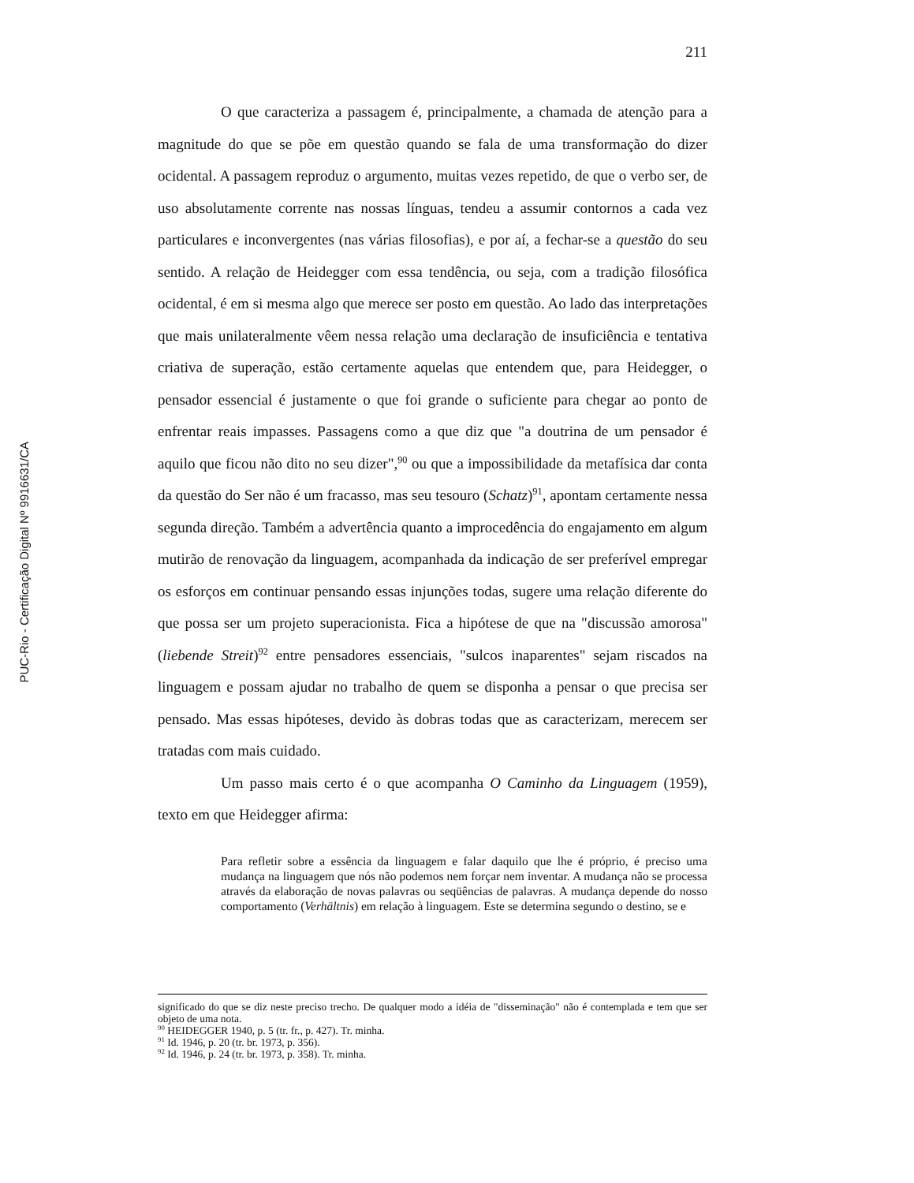PUC-Rio - Certificação Digital Nº 9916631/CA
211
O que caracteriza a passagem é, principalmente, a chamada de atenção para a magnitude do que se põe em questão quando se fala de uma transformação do dizer ocidental. A passagem reproduz o argumento, muitas vezes repetido, de que o verbo ser, de uso absolutamente corrente nas nossas línguas, tendeu a assumir contornos a cada vez particulares e inconvergentes (nas várias filosofias), e por aí, a fechar-se a questão do seu sentido. A relação de Heidegger com essa tendência, ou seja, com a tradição filosófica ocidental, é em si mesma algo que merece ser posto em questão. Ao lado das interpretações que mais unilateralmente vêem nessa relação uma declaração de insuficiência e tentativa criativa de superação, estão certamente aquelas que entendem que, para Heidegger, o pensador essencial é justamente o que foi grande o suficiente para chegar ao ponto de enfrentar reais impasses. Passagens como a que diz que "a doutrina de um pensador é aquilo que ficou não dito no seu dizer",<sup>90</sup> ou que a impossibilidade da metafísica dar conta da questão do Ser não é um fracasso, mas seu tesouro (Schatz)<sup>91</sup>, apontam certamente nessa segunda direção. Também a advertência quanto a improcedência do engajamento em algum mutirão de renovação da linguagem, acompanhada da indicação de ser preferível empregar os esforços em continuar pensando essas injunções todas, sugere uma relação diferente do que possa ser um projeto superacionista. Fica a hipótese de que na "discussão amorosa" (liebende Streit)<sup>92</sup> entre pensadores essenciais, "sulcos inaparentes" sejam riscados na linguagem e possam ajudar no trabalho de quem se disponha a pensar o que precisa ser pensado. Mas essas hipóteses, devido às dobras todas que as caracterizam, merecem ser tratadas com mais cuidado.
Um passo mais certo é o que acompanha O Caminho da Linguagem (1959), texto em que Heidegger afirma:
Para refletir sobre a essência da linguagem e falar daquilo que lhe é próprio, é preciso uma mudança na linguagem que nós não podemos nem forçar nem inventar. A mudança não se processa através da elaboração de novas palavras ou seqüências de palavras. A mudança depende do nosso comportamento (Verhältnis) em relação à linguagem. Este se determina segundo o destino, se e
significado do que se diz neste preciso trecho. De qualquer modo a idéia de "disseminação" não é contemplada e tem que ser objeto de uma nota.
<sup>90</sup> HEIDEGGER 1940, p. 5 (tr. fr., p. 427). Tr. minha.
<sup>91</sup> Id. 1946, p. 20 (tr. br. 1973, p. 356).
<sup>92</sup> Id. 1946, p. 24 (tr. br. 1973, p. 358). Tr. minha.